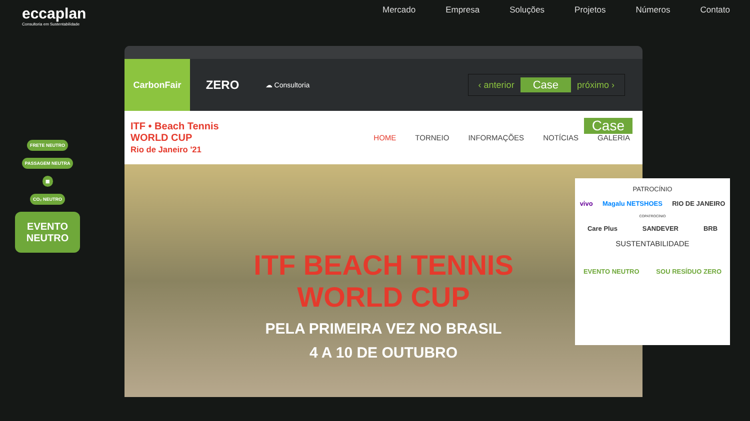eccaplan
Consultoria em Sustentabilidade
Mercado Empresa Soluções Projetos Números Contato
FRETE NEUTRO
PASSAGEM NEUTRA
▦
CO₂ NEUTRO
EVENTO NEUTRO
CarbonFair
ZERO
☁ Consultoria
‹ anterior Case próximo ›
ITF • Beach Tennis
WORLD CUP
Rio de Janeiro '21
Case
HOME TORNEIO INFORMAÇÕES NOTÍCIAS GALERIA
ITF BEACH TENNIS
WORLD CUP
PELA PRIMEIRA VEZ NO BRASIL
4 A 10 DE OUTUBRO
PATROCÍNIO
vivo Magalu NETSHOES RIO DE JANEIRO
COPATROCÍNIO
Care Plus SANDEVER BRB
SUSTENTABILIDADE
EVENTO NEUTRO SOU RESÍDUO ZERO